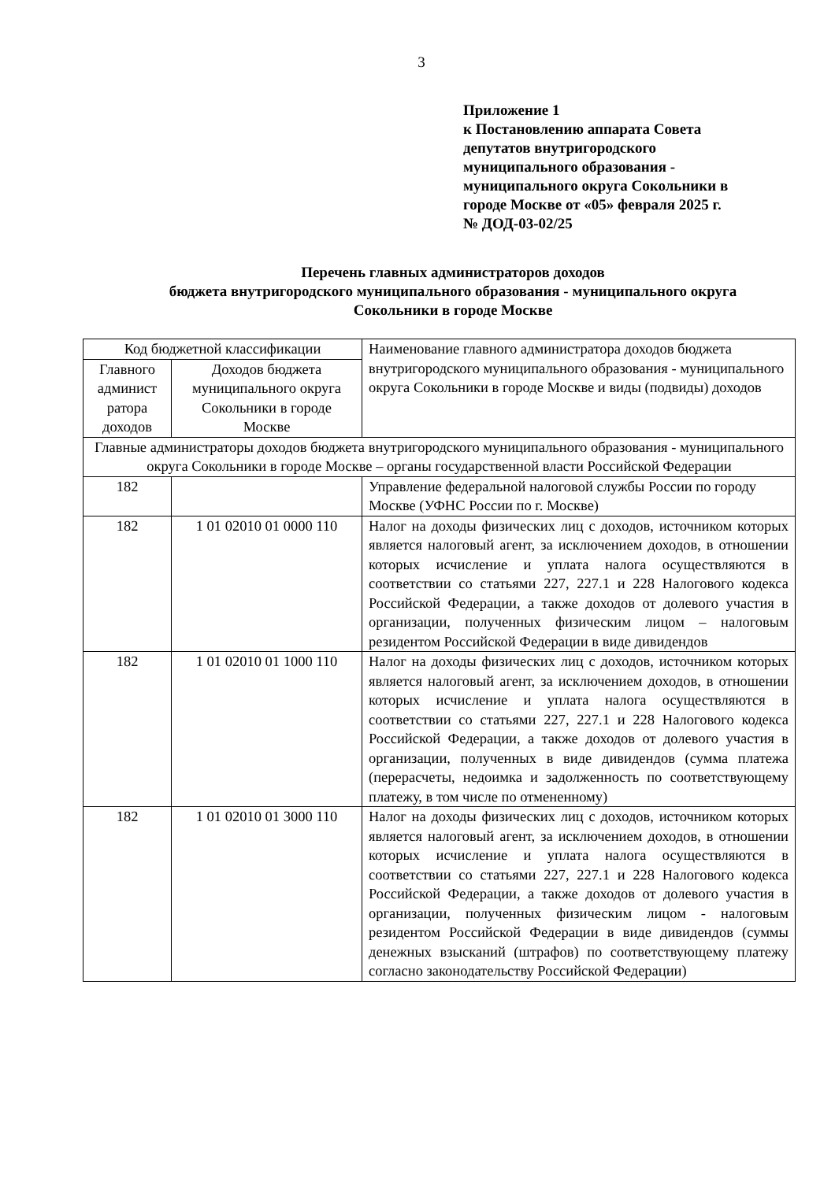3
Приложение 1
к Постановлению аппарата Совета
депутатов внутригородского
муниципального образования -
муниципального округа Сокольники в
городе Москве от «05» февраля 2025 г.
№ ДОД-03-02/25
Перечень главных администраторов доходов
бюджета внутригородского муниципального образования - муниципального округа
Сокольники в городе Москве
| Код бюджетной классификации | | Наименование главного администратора доходов бюджета внутригородского муниципального образования - муниципального округа Сокольники в городе Москве и виды (подвиды) доходов |
| --- | --- | --- |
| Главного админист ратора доходов | Доходов бюджета муниципального округа Сокольники в городе Москве | |
| Главные администраторы доходов бюджета внутригородского муниципального образования - муниципального округа Сокольники в городе Москве – органы государственной власти Российской Федерации | | |
| 182 | | Управление федеральной налоговой службы России по городу Москве (УФНС России по г. Москве) |
| 182 | 1 01 02010 01 0000 110 | Налог на доходы физических лиц с доходов, источником которых является налоговый агент, за исключением доходов, в отношении которых исчисление и уплата налога осуществляются в соответствии со статьями 227, 227.1 и 228 Налогового кодекса Российской Федерации, а также доходов от долевого участия в организации, полученных физическим лицом – налоговым резидентом Российской Федерации в виде дивидендов |
| 182 | 1 01 02010 01 1000 110 | Налог на доходы физических лиц с доходов, источником которых является налоговый агент, за исключением доходов, в отношении которых исчисление и уплата налога осуществляются в соответствии со статьями 227, 227.1 и 228 Налогового кодекса Российской Федерации, а также доходов от долевого участия в организации, полученных в виде дивидендов (сумма платежа (перерасчеты, недоимка и задолженность по соответствующему платежу, в том числе по отмененному) |
| 182 | 1 01 02010 01 3000 110 | Налог на доходы физических лиц с доходов, источником которых является налоговый агент, за исключением доходов, в отношении которых исчисление и уплата налога осуществляются в соответствии со статьями 227, 227.1 и 228 Налогового кодекса Российской Федерации, а также доходов от долевого участия в организации, полученных физическим лицом - налоговым резидентом Российской Федерации в виде дивидендов (суммы денежных взысканий (штрафов) по соответствующему платежу согласно законодательству Российской Федерации) |